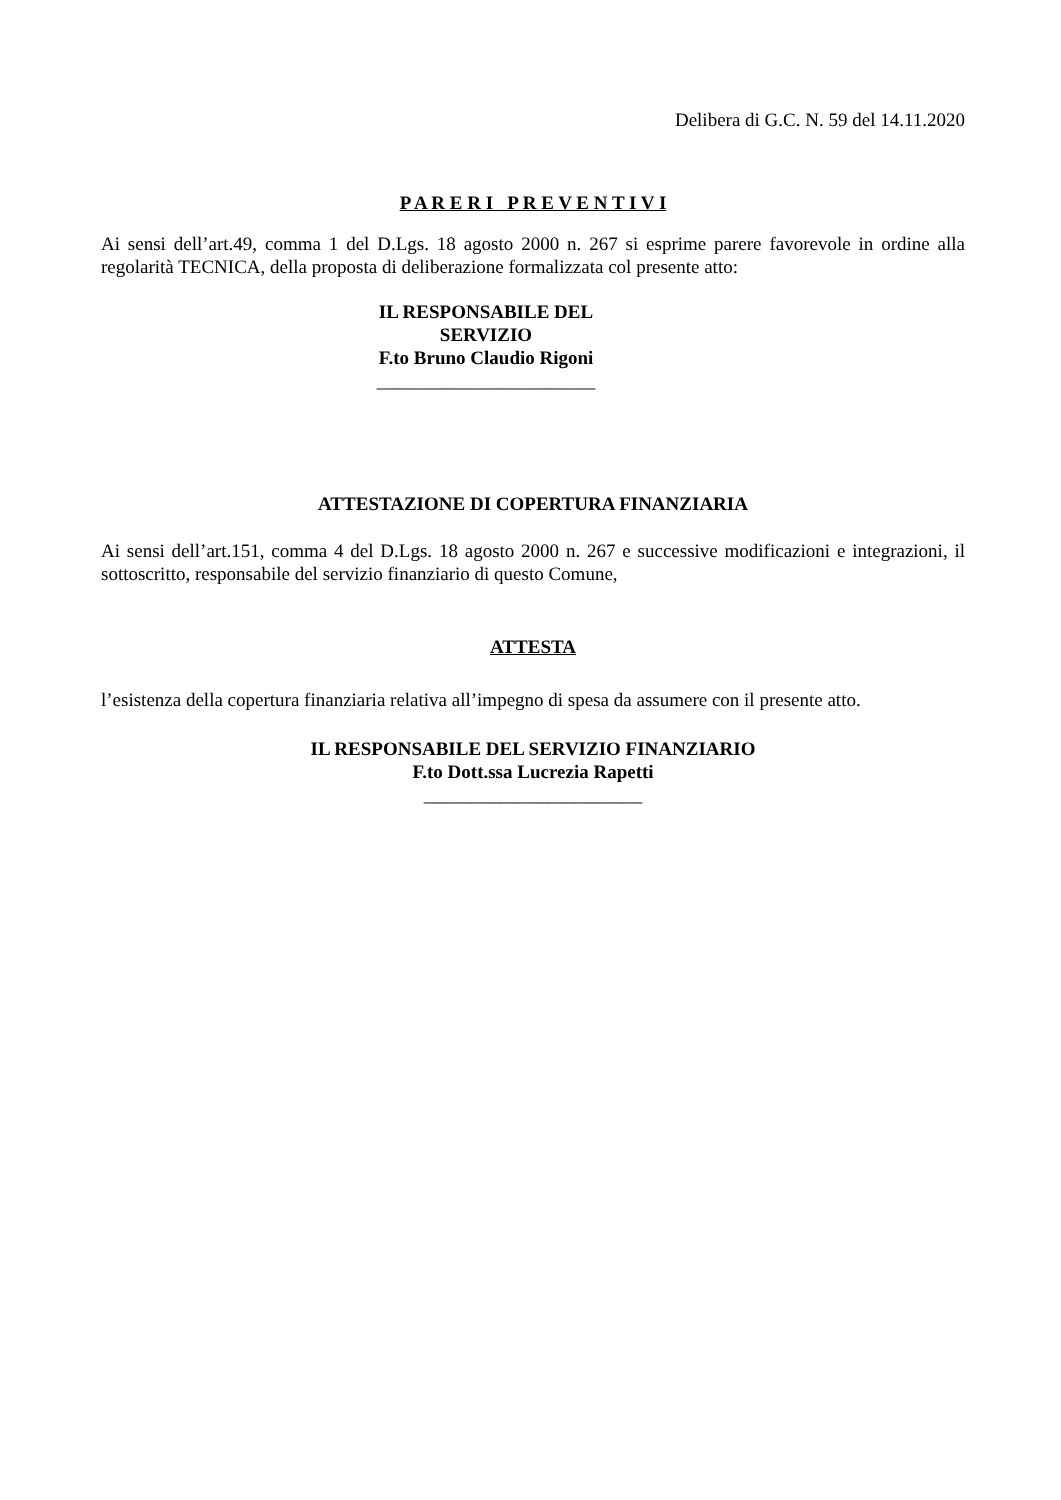Delibera di G.C. N. 59 del 14.11.2020
P A R E R I P R E V E N T I V I
Ai sensi dell’art.49, comma 1 del D.Lgs. 18 agosto 2000 n. 267 si esprime parere favorevole in ordine alla regolarità TECNICA, della proposta di deliberazione formalizzata col presente atto:
IL RESPONSABILE DEL SERVIZIO
F.to Bruno Claudio Rigoni
_______________________
ATTESTAZIONE DI COPERTURA FINANZIARIA
Ai sensi dell’art.151, comma 4 del D.Lgs. 18 agosto 2000 n. 267 e successive modificazioni e integrazioni, il sottoscritto, responsabile del servizio finanziario di questo Comune,
ATTESTA
l’esistenza della copertura finanziaria relativa all’impegno di spesa da assumere con il presente atto.
IL RESPONSABILE DEL SERVIZIO FINANZIARIO
F.to Dott.ssa Lucrezia Rapetti
_______________________